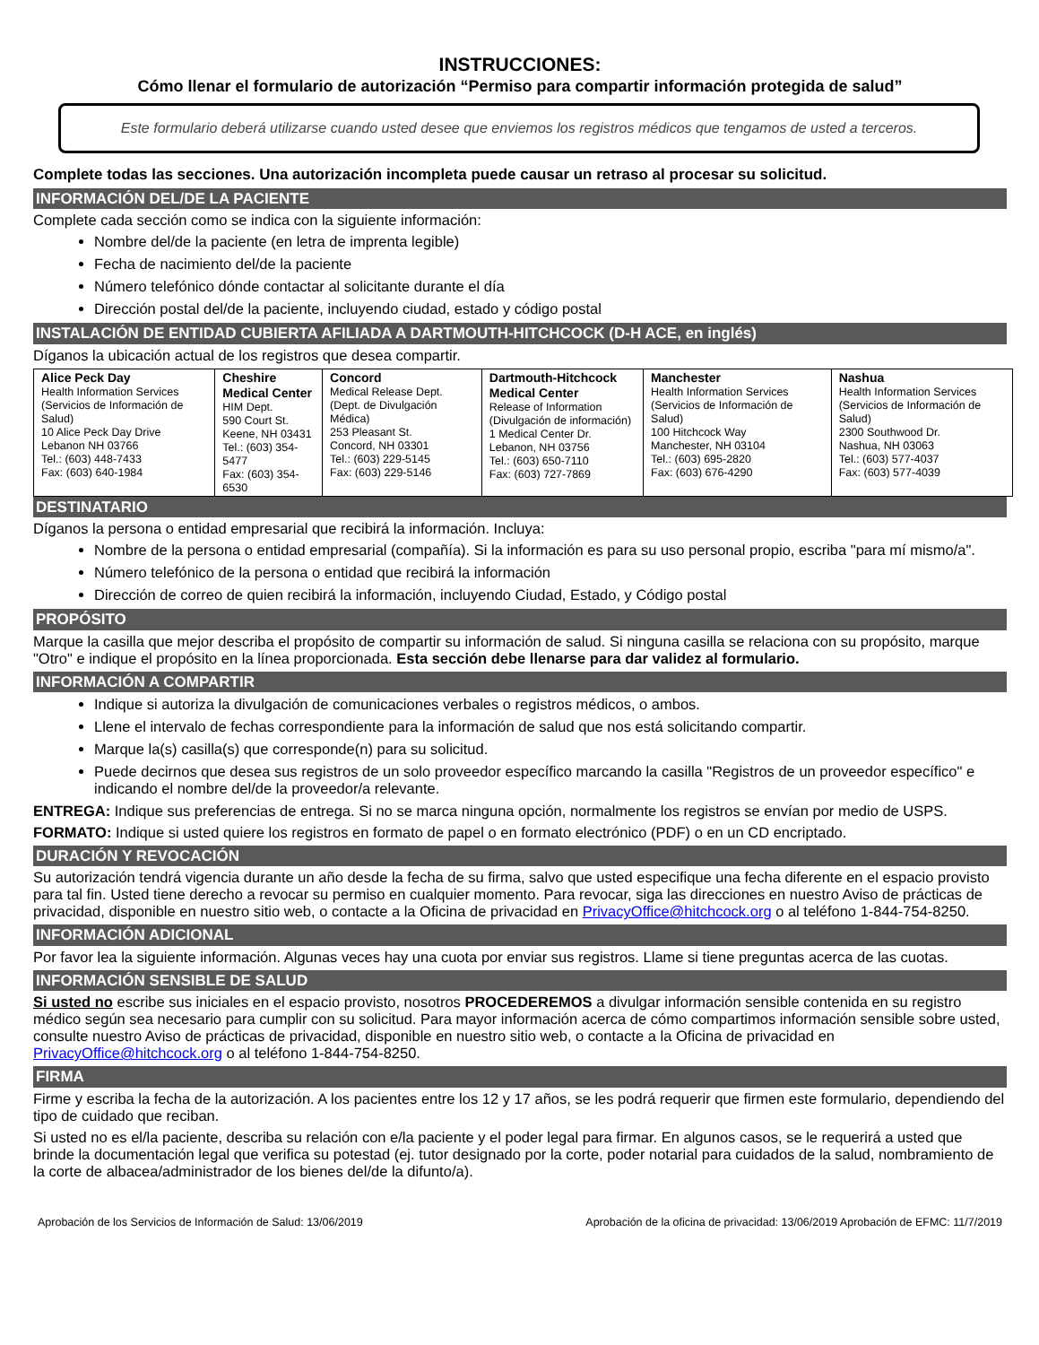INSTRUCCIONES:
Cómo llenar el formulario de autorización “Permiso para compartir información protegida de salud”
Este formulario deberá utilizarse cuando usted desee que enviemos los registros médicos que tengamos de usted a terceros.
Complete todas las secciones. Una autorización incompleta puede causar un retraso al procesar su solicitud.
INFORMACIÓN DEL/DE LA PACIENTE
Complete cada sección como se indica con la siguiente información:
Nombre del/de la paciente (en letra de imprenta legible)
Fecha de nacimiento del/de la paciente
Número telefónico dónde contactar al solicitante durante el día
Dirección postal del/de la paciente, incluyendo ciudad, estado y código postal
INSTALACIÓN DE ENTIDAD CUBIERTA AFILIADA A DARTMOUTH-HITCHCOCK (D-H ACE, en inglés)
Díganos la ubicación actual de los registros que desea compartir.
| Alice Peck Day Health Information Services (Servicios de Información de Salud) 10 Alice Peck Day Drive Lebanon NH 03766 Tel.: (603) 448-7433 Fax: (603) 640-1984 | Cheshire Medical Center HIM Dept. 590 Court St. Keene, NH 03431 Tel.: (603) 354-5477 Fax: (603) 354-6530 | Concord Medical Release Dept. (Dept. de Divulgación Médica) 253 Pleasant St. Concord, NH 03301 Tel.: (603) 229-5145 Fax: (603) 229-5146 | Dartmouth-Hitchcock Medical Center Release of Information (Divulgación de información) 1 Medical Center Dr. Lebanon, NH 03756 Tel.: (603) 650-7110 Fax: (603) 727-7869 | Manchester Health Information Services (Servicios de Información de Salud) 100 Hitchcock Way Manchester, NH 03104 Tel.: (603) 695-2820 Fax: (603) 676-4290 | Nashua Health Information Services (Servicios de Información de Salud) 2300 Southwood Dr. Nashua, NH 03063 Tel.: (603) 577-4037 Fax: (603) 577-4039 |
DESTINATARIO
Díganos la persona o entidad empresarial que recibirá la información. Incluya:
Nombre de la persona o entidad empresarial (compañía). Si la información es para su uso personal propio, escriba "para mí mismo/a".
Número telefónico de la persona o entidad que recibirá la información
Dirección de correo de quien recibirá la información, incluyendo Ciudad, Estado, y Código postal
PROPÓSITO
Marque la casilla que mejor describa el propósito de compartir su información de salud. Si ninguna casilla se relaciona con su propósito, marque "Otro" e indique el propósito en la línea proporcionada. Esta sección debe llenarse para dar validez al formulario.
INFORMACIÓN A COMPARTIR
Indique si autoriza la divulgación de comunicaciones verbales o registros médicos, o ambos.
Llene el intervalo de fechas correspondiente para la información de salud que nos está solicitando compartir.
Marque la(s) casilla(s) que corresponde(n) para su solicitud.
Puede decirnos que desea sus registros de un solo proveedor específico marcando la casilla "Registros de un proveedor específico" e indicando el nombre del/de la proveedor/a relevante.
ENTREGA: Indique sus preferencias de entrega. Si no se marca ninguna opción, normalmente los registros se envían por medio de USPS.
FORMATO: Indique si usted quiere los registros en formato de papel o en formato electrónico (PDF) o en un CD encriptado.
DURACIÓN Y REVOCACIÓN
Su autorización tendrá vigencia durante un año desde la fecha de su firma, salvo que usted especifique una fecha diferente en el espacio provisto para tal fin. Usted tiene derecho a revocar su permiso en cualquier momento. Para revocar, siga las direcciones en nuestro Aviso de prácticas de privacidad, disponible en nuestro sitio web, o contacte a la Oficina de privacidad en PrivacyOffice@hitchcock.org o al teléfono 1-844-754-8250.
INFORMACIÓN ADICIONAL
Por favor lea la siguiente información. Algunas veces hay una cuota por enviar sus registros. Llame si tiene preguntas acerca de las cuotas.
INFORMACIÓN SENSIBLE DE SALUD
Si usted no escribe sus iniciales en el espacio provisto, nosotros PROCEDEREMOS a divulgar información sensible contenida en su registro médico según sea necesario para cumplir con su solicitud. Para mayor información acerca de cómo compartimos información sensible sobre usted, consulte nuestro Aviso de prácticas de privacidad, disponible en nuestro sitio web, o contacte a la Oficina de privacidad en PrivacyOffice@hitchcock.org o al teléfono 1-844-754-8250.
FIRMA
Firme y escriba la fecha de la autorización. A los pacientes entre los 12 y 17 años, se les podrá requerir que firmen este formulario, dependiendo del tipo de cuidado que reciban.
Si usted no es el/la paciente, describa su relación con e/la paciente y el poder legal para firmar. En algunos casos, se le requerirá a usted que brinde la documentación legal que verifica su potestad (ej. tutor designado por la corte, poder notarial para cuidados de la salud, nombramiento de la corte de albacea/administrador de los bienes del/de la difunto/a).
Aprobación de los Servicios de Información de Salud: 13/06/2019 Aprobación de la oficina de privacidad: 13/06/2019 Aprobación de EFMC: 11/7/2019